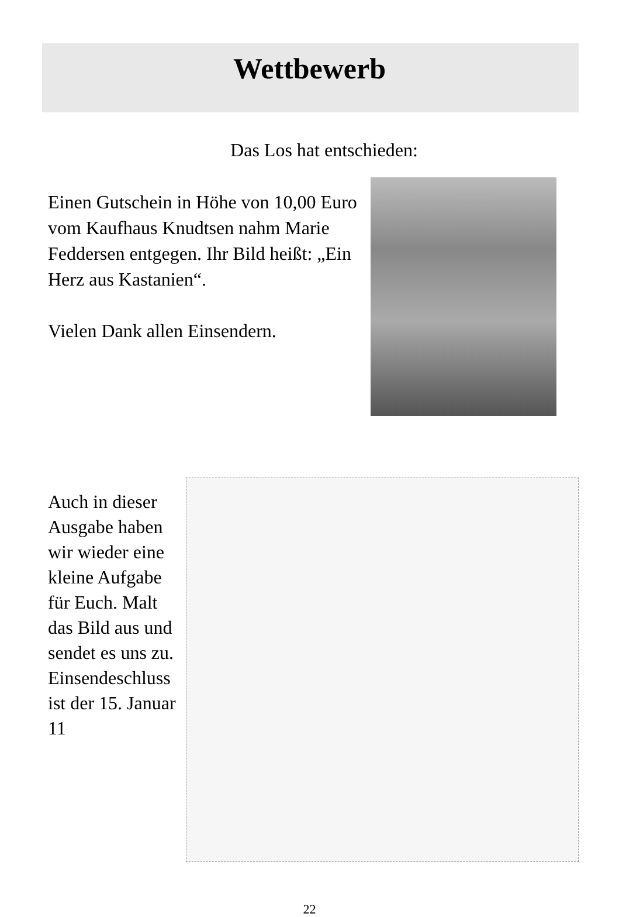Wettbewerb
Das Los hat entschieden:
Einen Gutschein in Höhe von 10,00 Euro vom Kaufhaus Knudtsen nahm Marie Feddersen entgegen. Ihr Bild heißt: „Ein Herz aus Kastanien“.
Vielen Dank allen Einsendern.
Auch in dieser Ausgabe haben wir wieder eine kleine Aufgabe für Euch. Malt das Bild aus und sendet es uns zu. Einsendeschluss ist der 15. Januar 11
22